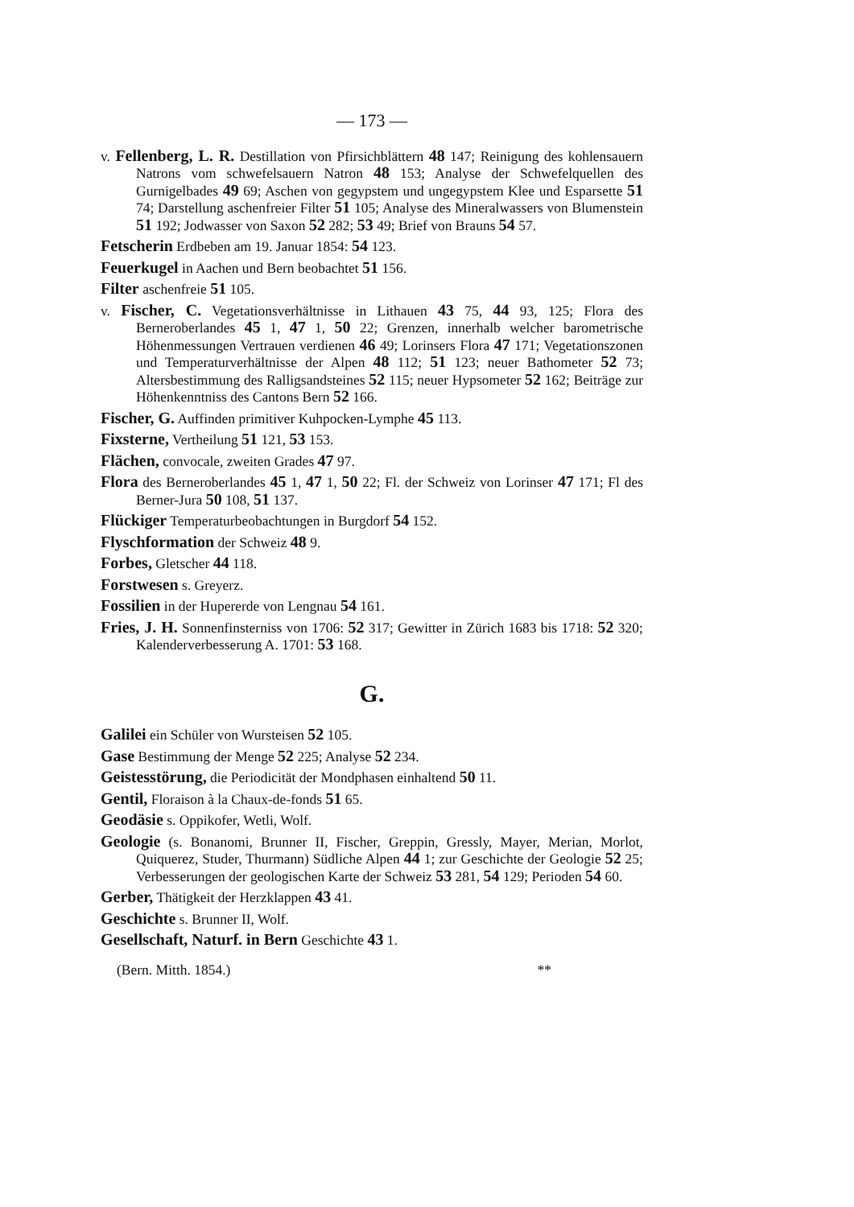— 173 —
v. Fellenberg, L. R. Destillation von Pfirsichblättern 48 147; Reinigung des kohlensauern Natrons vom schwefelsauern Natron 48 153; Analyse der Schwefelquellen des Gurnigelbades 49 69; Aschen von gegypstem und ungegypstem Klee und Esparsette 51 74; Darstellung aschenfreier Filter 51 105; Analyse des Mineralwassers von Blumenstein 51 192; Jodwasser von Saxon 52 282; 53 49; Brief von Brauns 54 57.
Fetscherin Erdbeben am 19. Januar 1854: 54 123.
Feuerkugel in Aachen und Bern beobachtet 51 156.
Filter aschenfreie 51 105.
v. Fischer, C. Vegetationsverhältnisse in Lithauen 43 75, 44 93, 125; Flora des Berneroberlandes 45 1, 47 1, 50 22; Grenzen, innerhalb welcher barometrische Höhenmessungen Vertrauen verdienen 46 49; Lorinsers Flora 47 171; Vegetationszonen und Temperaturverhältnisse der Alpen 48 112; 51 123; neuer Bathometer 52 73; Altersbestimmung des Ralligsandsteines 52 115; neuer Hypsometer 52 162; Beiträge zur Höhenkenntniss des Cantons Bern 52 166.
Fischer, G. Auffinden primitiver Kuhpocken-Lymphe 45 113.
Fixsterne, Vertheilung 51 121, 53 153.
Flächen, convocale, zweiten Grades 47 97.
Flora des Berneroberlandes 45 1, 47 1, 50 22; Fl. der Schweiz von Lorinser 47 171; Fl des Berner-Jura 50 108, 51 137.
Flückiger Temperaturbeobachtungen in Burgdorf 54 152.
Flyschformation der Schweiz 48 9.
Forbes, Gletscher 44 118.
Forstwesen s. Greyerz.
Fossilien in der Hupererde von Lengnau 54 161.
Fries, J. H. Sonnenfinsterniss von 1706: 52 317; Gewitter in Zürich 1683 bis 1718: 52 320; Kalenderverbesserung A. 1701: 53 168.
G.
Galilei ein Schüler von Wursteisen 52 105.
Gase Bestimmung der Menge 52 225; Analyse 52 234.
Geistesstörung, die Periodicität der Mondphasen einhaltend 50 11.
Gentil, Floraison à la Chaux-de-fonds 51 65.
Geodäsie s. Oppikofer, Wetli, Wolf.
Geologie (s. Bonanomi, Brunner II, Fischer, Greppin, Gressly, Mayer, Merian, Morlot, Quiquerez, Studer, Thurmann) Südliche Alpen 44 1; zur Geschichte der Geologie 52 25; Verbesserungen der geologischen Karte der Schweiz 53 281, 54 129; Perioden 54 60.
Gerber, Thätigkeit der Herzklappen 43 41.
Geschichte s. Brunner II, Wolf.
Gesellschaft, Naturf. in Bern Geschichte 43 1.
(Bern. Mitth. 1854.) **